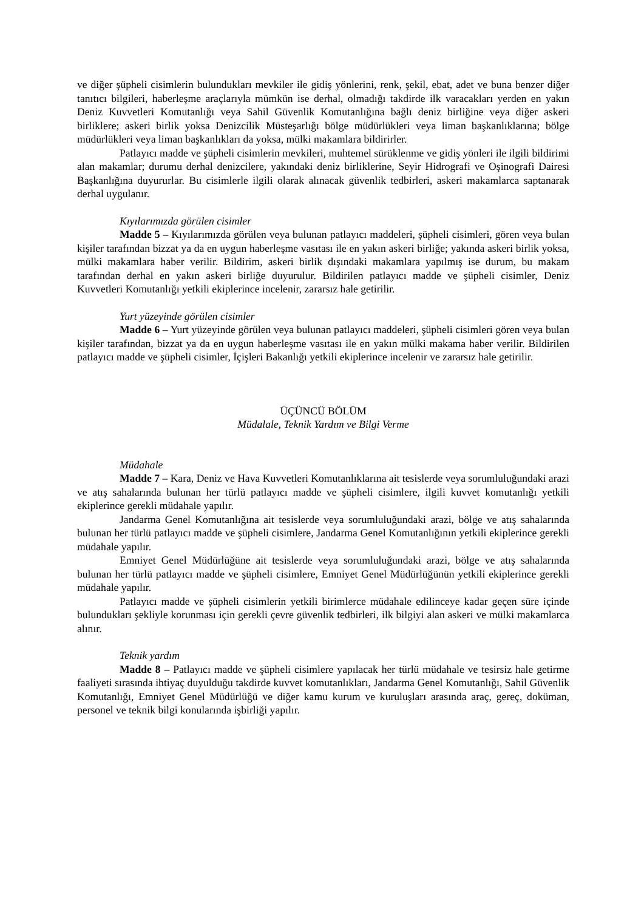ve diğer şüpheli cisimlerin bulundukları mevkiler ile gidiş yönlerini, renk, şekil, ebat, adet ve buna benzer diğer tanıtıcı bilgileri, haberleşme araçlarıyla mümkün ise derhal, olmadığı takdirde ilk varacakları yerden en yakın Deniz Kuvvetleri Komutanlığı veya Sahil Güvenlik Komutanlığına bağlı deniz birliğine veya diğer askeri birliklere; askeri birlik yoksa Denizcilik Müsteşarlığı bölge müdürlükleri veya liman başkanlıklarına; bölge müdürlükleri veya liman başkanlıkları da yoksa, mülki makamlara bildirirler.
Patlayıcı madde ve şüpheli cisimlerin mevkileri, muhtemel sürüklenme ve gidiş yönleri ile ilgili bildirimi alan makamlar; durumu derhal denizcilere, yakındaki deniz birliklerine, Seyir Hidrografi ve Oşinografi Dairesi Başkanlığına duyururlar. Bu cisimlerle ilgili olarak alınacak güvenlik tedbirleri, askeri makamlarca saptanarak derhal uygulanır.
Kıyılarımızda görülen cisimler
Madde 5 – Kıyılarımızda görülen veya bulunan patlayıcı maddeleri, şüpheli cisimleri, gören veya bulan kişiler tarafından bizzat ya da en uygun haberleşme vasıtası ile en yakın askeri birliğe; yakında askeri birlik yoksa, mülki makamlara haber verilir. Bildirim, askeri birlik dışındaki makamlara yapılmış ise durum, bu makam tarafından derhal en yakın askeri birliğe duyurulur. Bildirilen patlayıcı madde ve şüpheli cisimler, Deniz Kuvvetleri Komutanlığı yetkili ekiplerince incelenir, zararsız hale getirilir.
Yurt yüzeyinde görülen cisimler
Madde 6 – Yurt yüzeyinde görülen veya bulunan patlayıcı maddeleri, şüpheli cisimleri gören veya bulan kişiler tarafından, bizzat ya da en uygun haberleşme vasıtası ile en yakın mülki makama haber verilir. Bildirilen patlayıcı madde ve şüpheli cisimler, İçişleri Bakanlığı yetkili ekiplerince incelenir ve zararsız hale getirilir.
ÜÇÜNCÜ BÖLÜM
Müdalale, Teknik Yardım ve Bilgi Verme
Müdahale
Madde 7 – Kara, Deniz ve Hava Kuvvetleri Komutanlıklarına ait tesislerde veya sorumluluğundaki arazi ve atış sahalarında bulunan her türlü patlayıcı madde ve şüpheli cisimlere, ilgili kuvvet komutanlığı yetkili ekiplerince gerekli müdahale yapılır.
Jandarma Genel Komutanlığına ait tesislerde veya sorumluluğundaki arazi, bölge ve atış sahalarında bulunan her türlü patlayıcı madde ve şüpheli cisimlere, Jandarma Genel Komutanlığının yetkili ekiplerince gerekli müdahale yapılır.
Emniyet Genel Müdürlüğüne ait tesislerde veya sorumluluğundaki arazi, bölge ve atış sahalarında bulunan her türlü patlayıcı madde ve şüpheli cisimlere, Emniyet Genel Müdürlüğünün yetkili ekiplerince gerekli müdahale yapılır.
Patlayıcı madde ve şüpheli cisimlerin yetkili birimlerce müdahale edilinceye kadar geçen süre içinde bulundukları şekliyle korunması için gerekli çevre güvenlik tedbirleri, ilk bilgiyi alan askeri ve mülki makamlarca alınır.
Teknik yardım
Madde 8 – Patlayıcı madde ve şüpheli cisimlere yapılacak her türlü müdahale ve tesirsiz hale getirme faaliyeti sırasında ihtiyaç duyulduğu takdirde kuvvet komutanlıkları, Jandarma Genel Komutanlığı, Sahil Güvenlik Komutanlığı, Emniyet Genel Müdürlüğü ve diğer kamu kurum ve kuruluşları arasında araç, gereç, doküman, personel ve teknik bilgi konularında işbirliği yapılır.